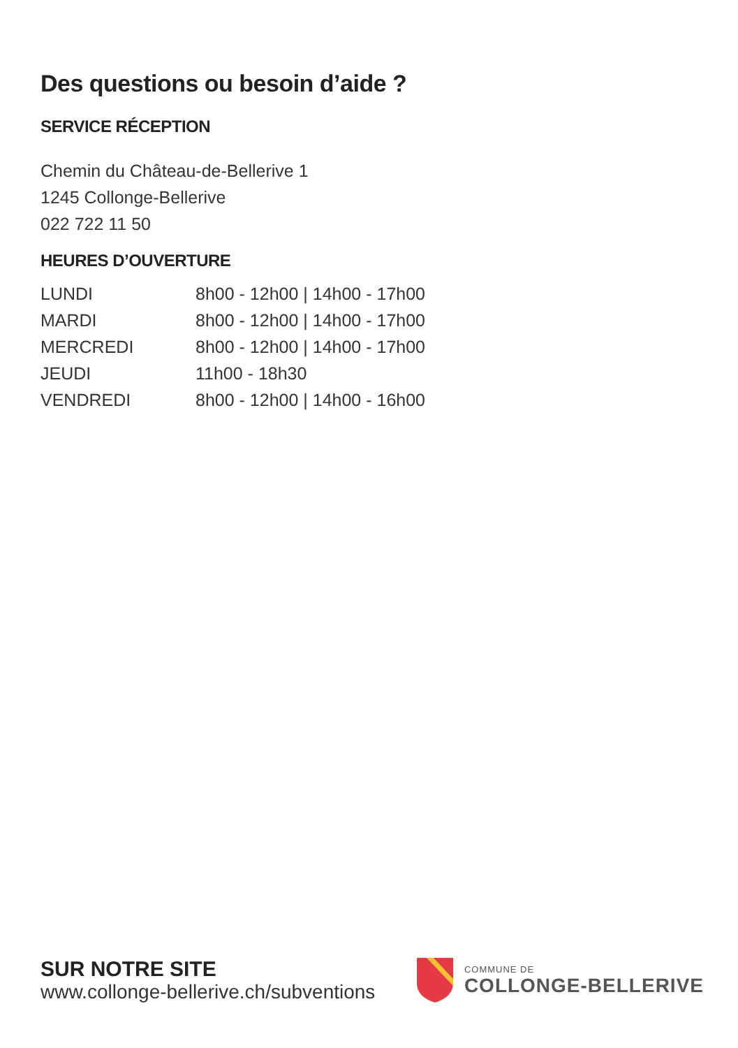Des questions ou besoin d’aide ?
SERVICE RÉCEPTION
Chemin du Château-de-Bellerive 1
1245 Collonge-Bellerive
022 722 11 50
HEURES D’OUVERTURE
| LUNDI | 8h00 - 12h00 / 14h00 - 17h00 |
| MARDI | 8h00 - 12h00 / 14h00 - 17h00 |
| MERCREDI | 8h00 - 12h00 / 14h00 - 17h00 |
| JEUDI | 11h00 - 18h30 |
| VENDREDI | 8h00 - 12h00 / 14h00 - 16h00 |
SUR NOTRE SITE
www.collonge-bellerive.ch/subventions
COMMUNE DE
COLLONGE-BELLERIVE